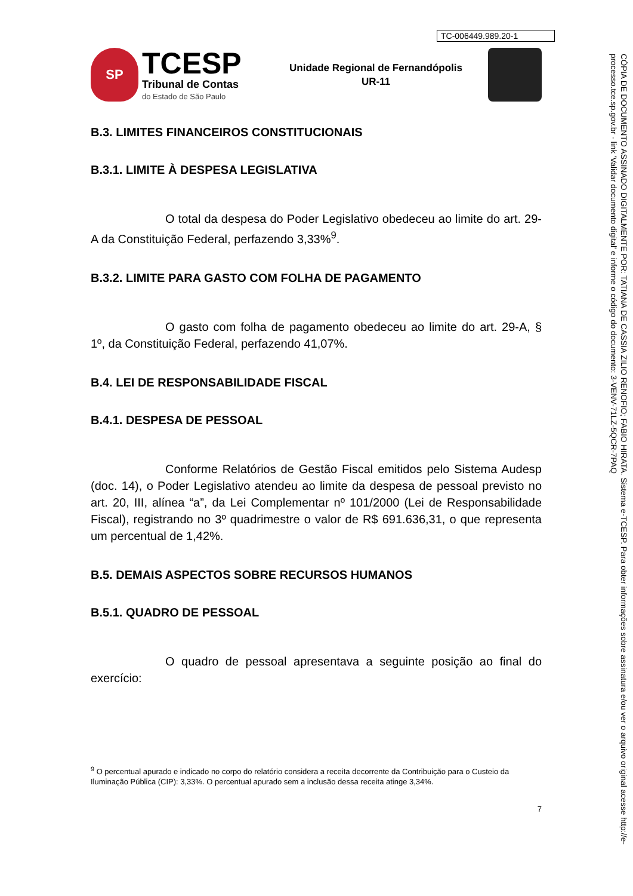TC-006449.989.20-1
SP
TCESP
Tribunal de Contas
do Estado de São Paulo
Unidade Regional de Fernandópolis
UR-11
B.3. LIMITES FINANCEIROS CONSTITUCIONAIS
B.3.1. LIMITE À DESPESA LEGISLATIVA
O total da despesa do Poder Legislativo obedeceu ao limite do art. 29-A da Constituição Federal, perfazendo 3,33%<sup>9</sup>.
B.3.2. LIMITE PARA GASTO COM FOLHA DE PAGAMENTO
O gasto com folha de pagamento obedeceu ao limite do art. 29-A, § 1º, da Constituição Federal, perfazendo 41,07%.
B.4. LEI DE RESPONSABILIDADE FISCAL
B.4.1. DESPESA DE PESSOAL
Conforme Relatórios de Gestão Fiscal emitidos pelo Sistema Audesp (doc. 14), o Poder Legislativo atendeu ao limite da despesa de pessoal previsto no art. 20, III, alínea “a”, da Lei Complementar nº 101/2000 (Lei de Responsabilidade Fiscal), registrando no 3º quadrimestre o valor de R$ 691.636,31, o que representa um percentual de 1,42%.
B.5. DEMAIS ASPECTOS SOBRE RECURSOS HUMANOS
B.5.1. QUADRO DE PESSOAL
O quadro de pessoal apresentava a seguinte posição ao final do exercício:
<sup>9</sup> O percentual apurado e indicado no corpo do relatório considera a receita decorrente da Contribuição para o Custeio da Iluminação Pública (CIP): 3,33%. O percentual apurado sem a inclusão dessa receita atinge 3,34%.
7
CÓPIA DE DOCUMENTO ASSINADO DIGITALMENTE POR: TATIANA DE CASSIA ZILIO RENOFIO; FABIO HIRATA. Sistema e-TCESP. Para obter informações sobre assinatura e/ou ver o arquivo original acesse http://e-processo.tce.sp.gov.br - link 'Validar documento digital' e informe o código do documento: 3-VENV-71LZ-5QCR-7PAQ